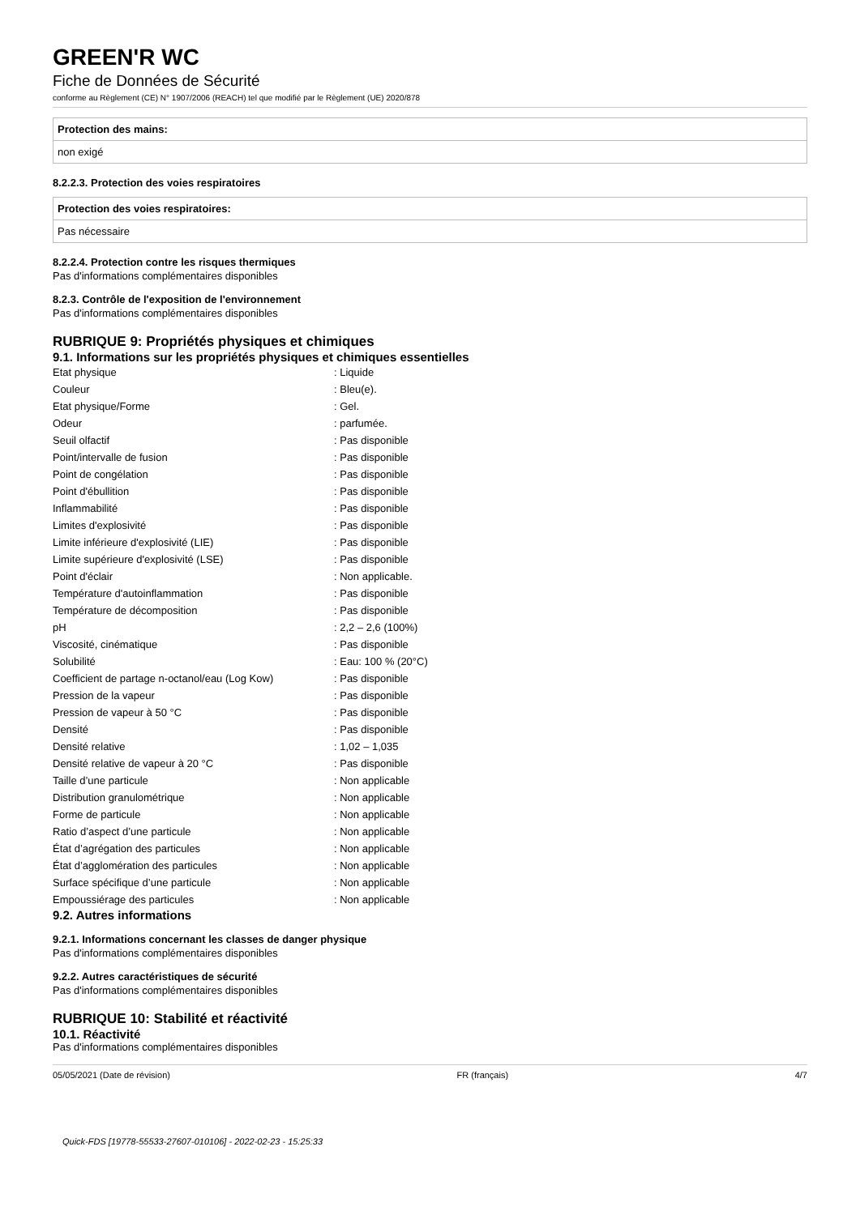GREEN'R WC
Fiche de Données de Sécurité
conforme au Règlement (CE) N° 1907/2006 (REACH) tel que modifié par le Règlement (UE) 2020/878
| Protection des mains: |
| non exigé |
8.2.2.3. Protection des voies respiratoires
| Protection des voies respiratoires: |
| Pas nécessaire |
8.2.2.4. Protection contre les risques thermiques
Pas d'informations complémentaires disponibles
8.2.3. Contrôle de l'exposition de l'environnement
Pas d'informations complémentaires disponibles
RUBRIQUE 9: Propriétés physiques et chimiques
9.1. Informations sur les propriétés physiques et chimiques essentielles
| Etat physique | : Liquide |
| Couleur | : Bleu(e). |
| Etat physique/Forme | : Gel. |
| Odeur | : parfumée. |
| Seuil olfactif | : Pas disponible |
| Point/intervalle de fusion | : Pas disponible |
| Point de congélation | : Pas disponible |
| Point d'ébullition | : Pas disponible |
| Inflammabilité | : Pas disponible |
| Limites d'explosivité | : Pas disponible |
| Limite inférieure d'explosivité (LIE) | : Pas disponible |
| Limite supérieure d'explosivité (LSE) | : Pas disponible |
| Point d'éclair | : Non applicable. |
| Température d'autoinflammation | : Pas disponible |
| Température de décomposition | : Pas disponible |
| pH | : 2,2 – 2,6 (100%) |
| Viscosité, cinématique | : Pas disponible |
| Solubilité | : Eau: 100 % (20°C) |
| Coefficient de partage n-octanol/eau (Log Kow) | : Pas disponible |
| Pression de la vapeur | : Pas disponible |
| Pression de vapeur à 50 °C | : Pas disponible |
| Densité | : Pas disponible |
| Densité relative | : 1,02 – 1,035 |
| Densité relative de vapeur à 20 °C | : Pas disponible |
| Taille d’une particule | : Non applicable |
| Distribution granulométrique | : Non applicable |
| Forme de particule | : Non applicable |
| Ratio d’aspect d’une particule | : Non applicable |
| État d’agrégation des particules | : Non applicable |
| État d’agglomération des particules | : Non applicable |
| Surface spécifique d’une particule | : Non applicable |
| Empoussiérage des particules | : Non applicable |
9.2. Autres informations
9.2.1. Informations concernant les classes de danger physique
Pas d'informations complémentaires disponibles
9.2.2. Autres caractéristiques de sécurité
Pas d'informations complémentaires disponibles
RUBRIQUE 10: Stabilité et réactivité
10.1. Réactivité
Pas d'informations complémentaires disponibles
05/05/2021 (Date de révision) FR (français) 4/7
Quick-FDS [19778-55533-27607-010106] - 2022-02-23 - 15:25:33